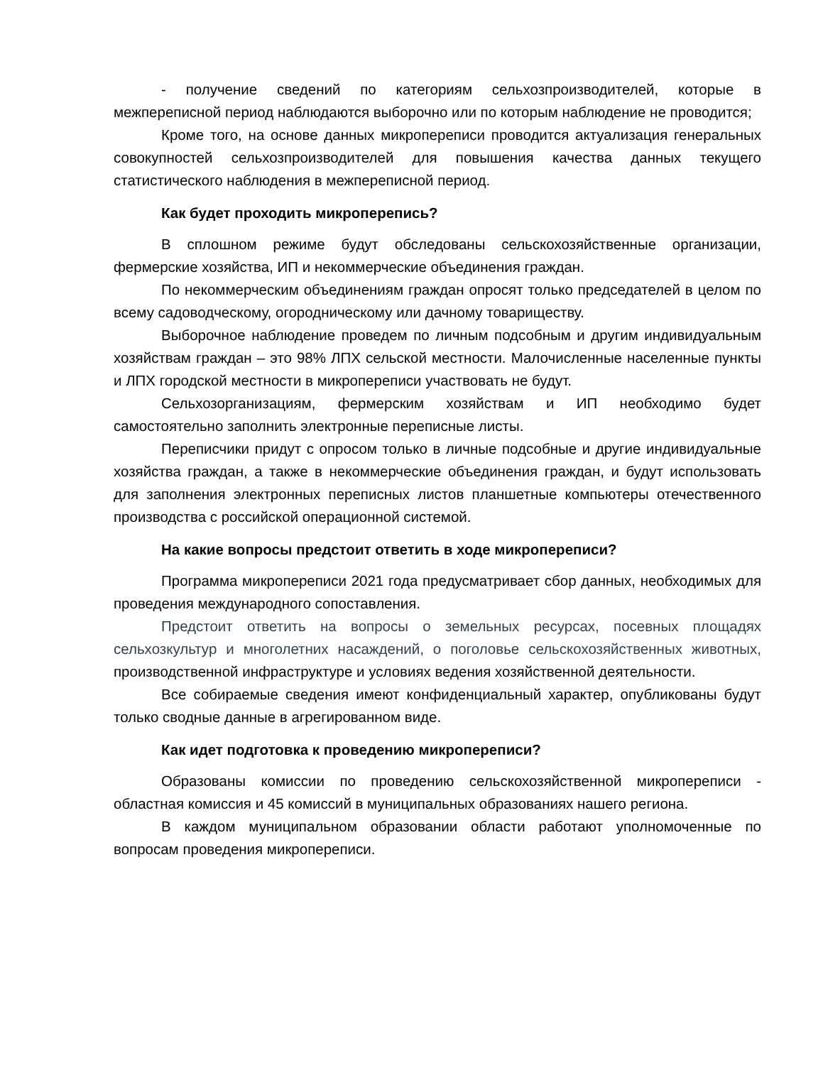- получение сведений по категориям сельхозпроизводителей, которые в межпереписной период наблюдаются выборочно или по которым наблюдение не проводится;
Кроме того, на основе данных микропереписи проводится актуализация генеральных совокупностей сельхозпроизводителей для повышения качества данных текущего статистического наблюдения в межпереписной период.
Как будет проходить микроперепись?
В сплошном режиме будут обследованы сельскохозяйственные организации, фермерские хозяйства, ИП и некоммерческие объединения граждан.
По некоммерческим объединениям граждан опросят только председателей в целом по всему садоводческому, огородническому или дачному товариществу.
Выборочное наблюдение проведем по личным подсобным и другим индивидуальным хозяйствам граждан – это 98% ЛПХ сельской местности. Малочисленные населенные пункты и ЛПХ городской местности в микропереписи участвовать не будут.
Сельхозорганизациям, фермерским хозяйствам и ИП необходимо будет самостоятельно заполнить электронные переписные листы.
Переписчики придут с опросом только в личные подсобные и другие индивидуальные хозяйства граждан, а также в некоммерческие объединения граждан, и будут использовать для заполнения электронных переписных листов планшетные компьютеры отечественного производства с российской операционной системой.
На какие вопросы предстоит ответить в ходе микропереписи?
Программа микропереписи 2021 года предусматривает сбор данных, необходимых для проведения международного сопоставления.
Предстоит ответить на вопросы о земельных ресурсах, посевных площадях сельхозкультур и многолетних насаждений, о поголовье сельскохозяйственных животных, производственной инфраструктуре и условиях ведения хозяйственной деятельности.
Все собираемые сведения имеют конфиденциальный характер, опубликованы будут только сводные данные в агрегированном виде.
Как идет подготовка к проведению микропереписи?
Образованы комиссии по проведению сельскохозяйственной микропереписи - областная комиссия и 45 комиссий в муниципальных образованиях нашего региона.
В каждом муниципальном образовании области работают уполномоченные по вопросам проведения микропереписи.